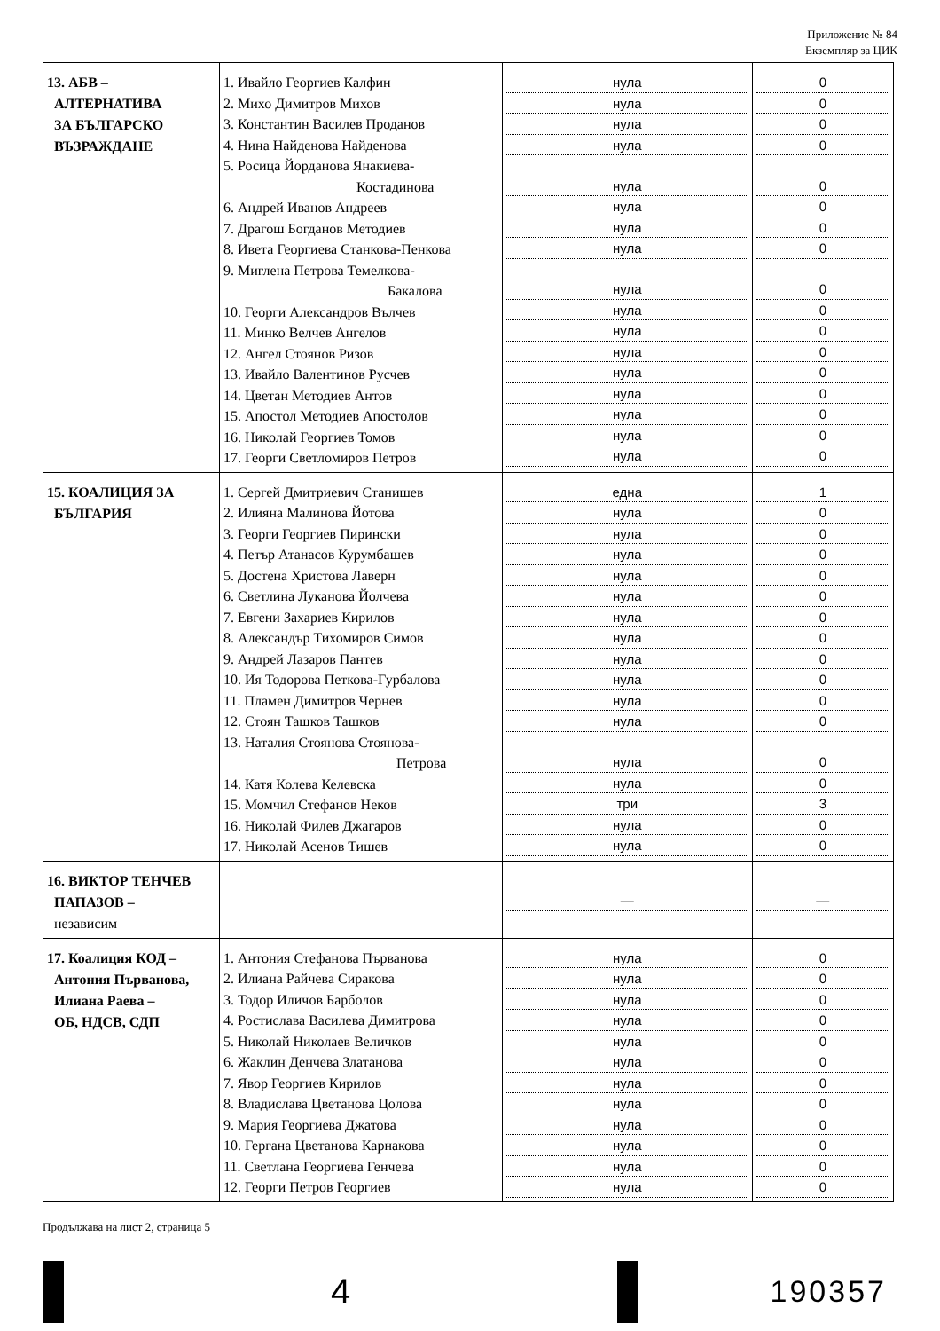Приложение № 84
Екземпляр за ЦИК
| 13. АБВ – АЛТЕРНАТИВА ЗА БЪЛГАРСКО ВЪЗРАЖДАНЕ | 1. Ивайло Георгиев Калфин 2. Михо Димитров Михов 3. Константин Василев Проданов 4. Нина Найденова Найденова 5. Росица Йорданова Янакиева- Костадинова 6. Андрей Иванов Андреев 7. Драгош Богданов Методиев 8. Ивета Георгиева Станкова-Пенкова 9. Миглена Петрова Темелкова- Бакалова 10. Георги Александров Вълчев 11. Минко Велчев Ангелов 12. Ангел Стоянов Ризов 13. Ивайло Валентинов Русчев 14. Цветан Методиев Антов 15. Апостол Методиев Апостолов 16. Николай Георгиев Томов 17. Георги Светломиров Петров | нула нула нула нула нула нула нула нула нула нула нула нула нула нула нула нула нула | 0 0 0 0 0 0 0 0 0 0 0 0 0 0 0 0 0 |
| 15. КОАЛИЦИЯ ЗА БЪЛГАРИЯ | 1. Сергей Дмитриевич Станишев 2. Илияна Малинова Йотова 3. Георги Георгиев Пирински 4. Петър Атанасов Курумбашев 5. Достена Христова Лаверн 6. Светлина Луканова Йолчева 7. Евгени Захариев Кирилов 8. Александър Тихомиров Симов 9. Андрей Лазаров Пантев 10. Ия Тодорова Петкова-Гурбалова 11. Пламен Димитров Чернев 12. Стоян Ташков Ташков 13. Наталия Стоянова Стоянова- Петрова 14. Катя Колева Келевска 15. Момчил Стефанов Неков 16. Николай Филев Джагаров 17. Николай Асенов Тишев | една нула нула нула нула нула нула нула нула нула нула нула нула нула три нула нула | 1 0 0 0 0 0 0 0 0 0 0 0 0 0 3 0 0 |
| 16. ВИКТОР ТЕНЧЕВ ПАПАЗОВ – независим | | — | — |
| 17. Коалиция КОД – Антония Първанова, Илиана Раева – ОБ, НДСВ, СДП | 1. Антония Стефанова Първанова 2. Илиана Райчева Сиракова 3. Тодор Иличов Барболов 4. Ростислава Василева Димитрова 5. Николай Николаев Величков 6. Жаклин Денчева Златанова 7. Явор Георгиев Кирилов 8. Владислава Цветанова Цолова 9. Мария Георгиева Джатова 10. Гергана Цветанова Карнакова 11. Светлана Георгиева Генчева 12. Георги Петров Георгиев | нула нула нула нула нула нула нула нула нула нула нула нула | 0 0 0 0 0 0 0 0 0 0 0 0 |
Продължава на лист 2, страница 5
4
190357